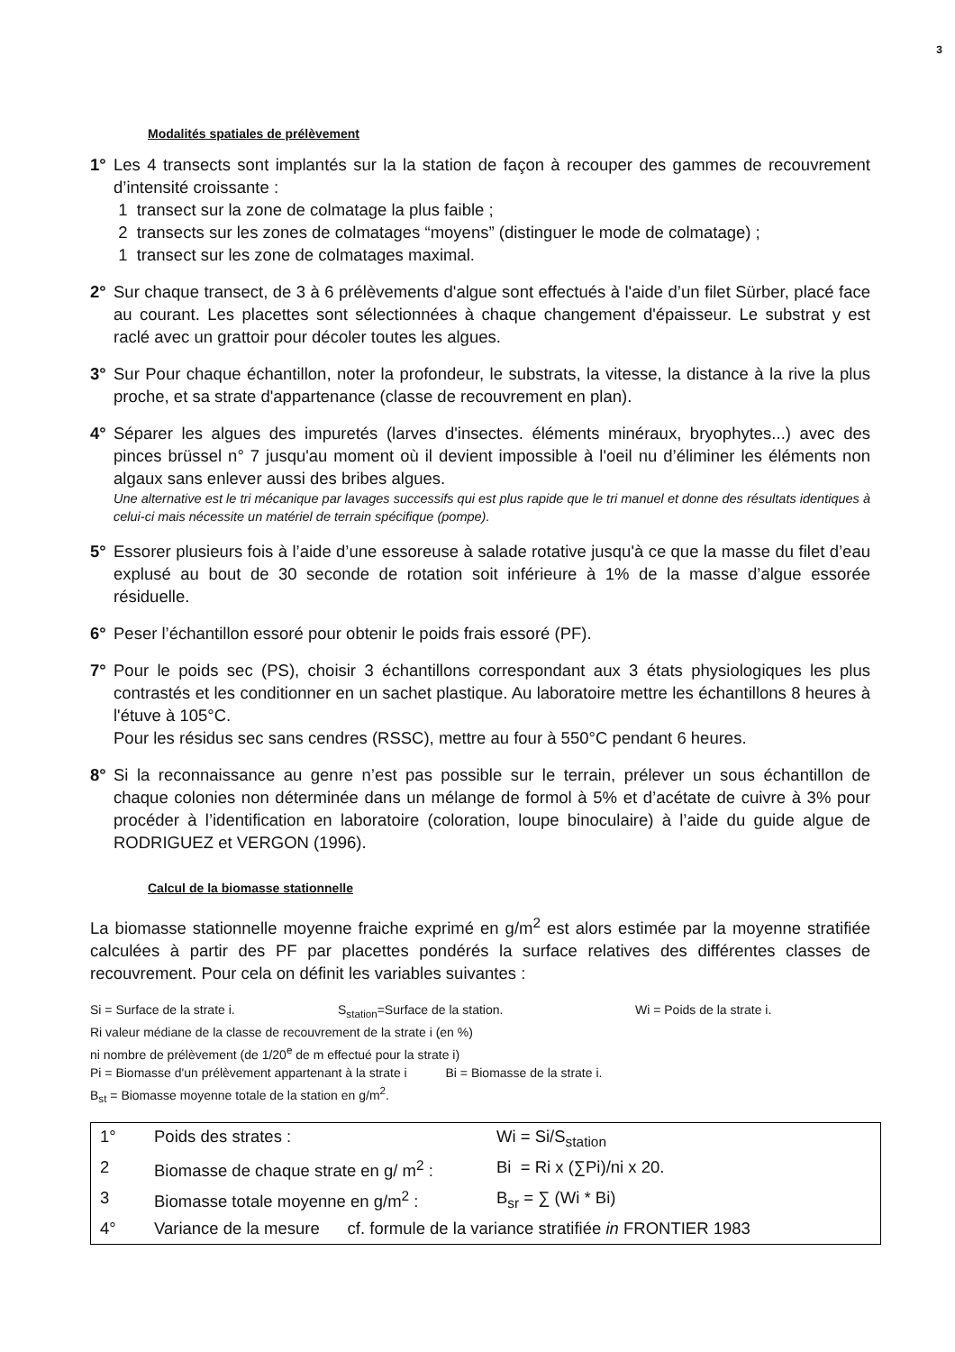3
Modalités spatiales de prélèvement
1° Les 4 transects sont implantés sur la la station de façon à recouper des gammes de recouvrement d’intensité croissante :
1 transect sur la zone de colmatage la plus faible ;
2 transects sur les zones de colmatages “moyens” (distinguer le mode de colmatage) ;
1 transect sur les zone de colmatages maximal.
2° Sur chaque transect, de 3 à 6 prélèvements d'algue sont effectués à l'aide d’un filet Sürber, placé face au courant. Les placettes sont sélectionnées à chaque changement d'épaisseur. Le substrat y est raclé avec un grattoir pour décoler toutes les algues.
3° Sur Pour chaque échantillon, noter la profondeur, le substrats, la vitesse, la distance à la rive la plus proche, et sa strate d'appartenance (classe de recouvrement en plan).
4° Séparer les algues des impuretés (larves d'insectes. éléments minéraux, bryophytes...) avec des pinces brüssel n° 7 jusqu'au moment où il devient impossible à l'oeil nu d’éliminer les éléments non algaux sans enlever aussi des bribes algues.
Une alternative est le tri mécanique par lavages successifs qui est plus rapide que le tri manuel et donne des résultats identiques à celui-ci mais nécessite un matériel de terrain spécifique (pompe).
5° Essorer plusieurs fois à l’aide d’une essoreuse à salade rotative jusqu'à ce que la masse du filet d’eau explusé au bout de 30 seconde de rotation soit inférieure à 1% de la masse d’algue essorée résiduelle.
6° Peser l’échantillon essoré pour obtenir le poids frais essoré (PF).
7° Pour le poids sec (PS), choisir 3 échantillons correspondant aux 3 états physiologiques les plus contrastés et les conditionner en un sachet plastique. Au laboratoire mettre les échantillons 8 heures à l'étuve à 105°C.
Pour les résidus sec sans cendres (RSSC), mettre au four à 550°C pendant 6 heures.
8° Si la reconnaissance au genre n’est pas possible sur le terrain, prélever un sous échantillon de chaque colonies non déterminée dans un mélange de formol à 5% et d’acétate de cuivre à 3% pour procéder à l’identification en laboratoire (coloration, loupe binoculaire) à l’aide du guide algue de RODRIGUEZ et VERGON (1996).
Calcul de la biomasse stationnelle
La biomasse stationnelle moyenne fraiche exprimé en g/m<sup>2</sup> est alors estimée par la moyenne stratifiée calculées à partir des PF par placettes pondérés la surface relatives des différentes classes de recouvrement. Pour cela on définit les variables suivantes :
Si = Surface de la strate i. S<sub>station</sub>=Surface de la station. Wi = Poids de la strate i.
Ri valeur médiane de la classe de recouvrement de la strate i (en %)
ni nombre de prélèvement (de 1/20<sup>e</sup> de m effectué pour la strate i)
Pi = Biomasse d'un prélèvement appartenant à la strate i Bi = Biomasse de la strate i.
B<sub>st</sub> = Biomasse moyenne totale de la station en g/m<sup>2</sup>.
| 1° | Poids des strates : | Wi = Si/S<sub>station</sub> |
| 2 | Biomasse de chaque strate en g/ m<sup>2</sup> : | Bi = Ri x (∑Pi)/ni x 20. |
| 3 | Biomasse totale moyenne en g/m<sup>2</sup> : | B<sub>sr</sub> = ∑ (Wi * Bi) |
| 4° | Variance de la mesure cf. formule de la variance stratifiée in FRONTIER 1983 | |